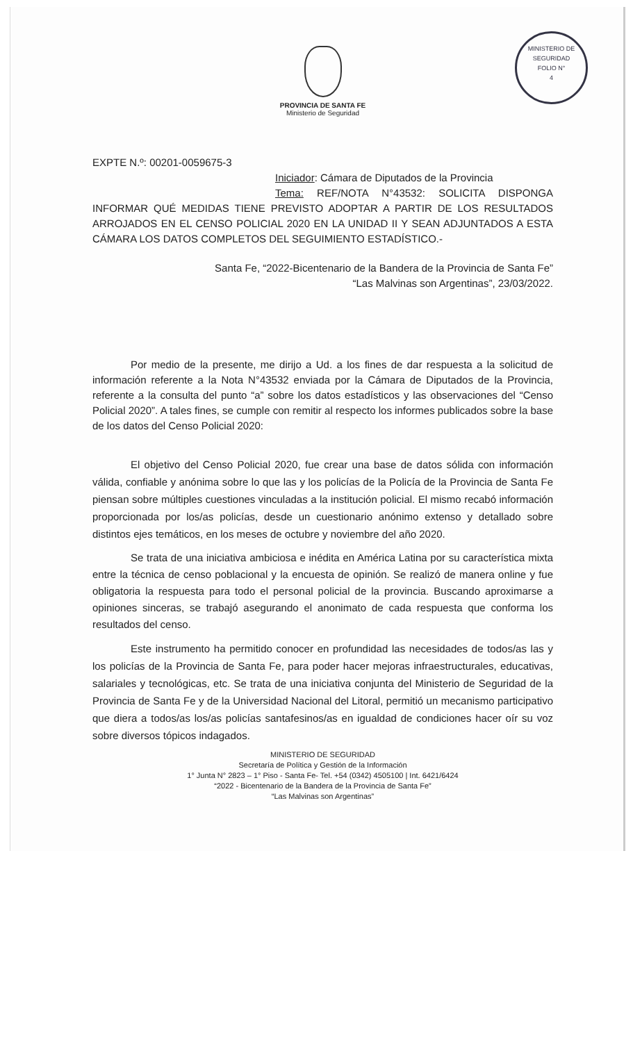MINISTERIO DE SEGURIDAD
FOLIO N°
4
PROVINCIA DE SANTA FE
Ministerio de Seguridad
EXPTE N.º: 00201-0059675-3
Iniciador: Cámara de Diputados de la Provincia
Tema: REF/NOTA N°43532: SOLICITA DISPONGA INFORMAR QUÉ MEDIDAS TIENE PREVISTO ADOPTAR A PARTIR DE LOS RESULTADOS ARROJADOS EN EL CENSO POLICIAL 2020 EN LA UNIDAD II Y SEAN ADJUNTADOS A ESTA CÁMARA LOS DATOS COMPLETOS DEL SEGUIMIENTO ESTADÍSTICO.-
Santa Fe, “2022-Bicentenario de la Bandera de la Provincia de Santa Fe”
“Las Malvinas son Argentinas”, 23/03/2022.
Por medio de la presente, me dirijo a Ud. a los fines de dar respuesta a la solicitud de información referente a la Nota N°43532 enviada por la Cámara de Diputados de la Provincia, referente a la consulta del punto “a” sobre los datos estadísticos y las observaciones del “Censo Policial 2020”. A tales fines, se cumple con remitir al respecto los informes publicados sobre la base de los datos del Censo Policial 2020:
El objetivo del Censo Policial 2020, fue crear una base de datos sólida con información válida, confiable y anónima sobre lo que las y los policías de la Policía de la Provincia de Santa Fe piensan sobre múltiples cuestiones vinculadas a la institución policial. El mismo recabó información proporcionada por los/as policías, desde un cuestionario anónimo extenso y detallado sobre distintos ejes temáticos, en los meses de octubre y noviembre del año 2020.
Se trata de una iniciativa ambiciosa e inédita en América Latina por su característica mixta entre la técnica de censo poblacional y la encuesta de opinión. Se realizó de manera online y fue obligatoria la respuesta para todo el personal policial de la provincia. Buscando aproximarse a opiniones sinceras, se trabajó asegurando el anonimato de cada respuesta que conforma los resultados del censo.
Este instrumento ha permitido conocer en profundidad las necesidades de todos/as las y los policías de la Provincia de Santa Fe, para poder hacer mejoras infraestructurales, educativas, salariales y tecnológicas, etc. Se trata de una iniciativa conjunta del Ministerio de Seguridad de la Provincia de Santa Fe y de la Universidad Nacional del Litoral, permitió un mecanismo participativo que diera a todos/as los/as policías santafesinos/as en igualdad de condiciones hacer oír su voz sobre diversos tópicos indagados.
MINISTERIO DE SEGURIDAD
Secretaría de Política y Gestión de la Información
1° Junta N° 2823 – 1° Piso - Santa Fe- Tel. +54 (0342) 4505100 | Int. 6421/6424
“2022 - Bicentenario de la Bandera de la Provincia de Santa Fe”
“Las Malvinas son Argentinas”